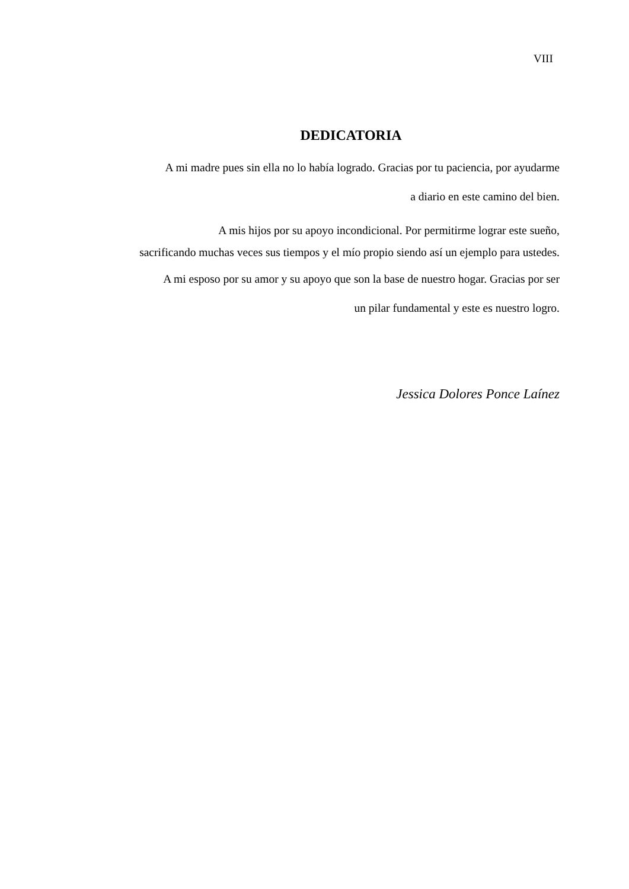VIII
DEDICATORIA
A mi madre pues sin ella no lo había logrado. Gracias por tu paciencia, por ayudarme
a diario en este camino del bien.
A mis hijos por su apoyo incondicional. Por permitirme lograr este sueño,
sacrificando muchas veces sus tiempos y el mío propio siendo así un ejemplo para ustedes.
A mi esposo por su amor y su apoyo que son la base de nuestro hogar. Gracias por ser
un pilar fundamental y este es nuestro logro.
Jessica Dolores Ponce Laínez